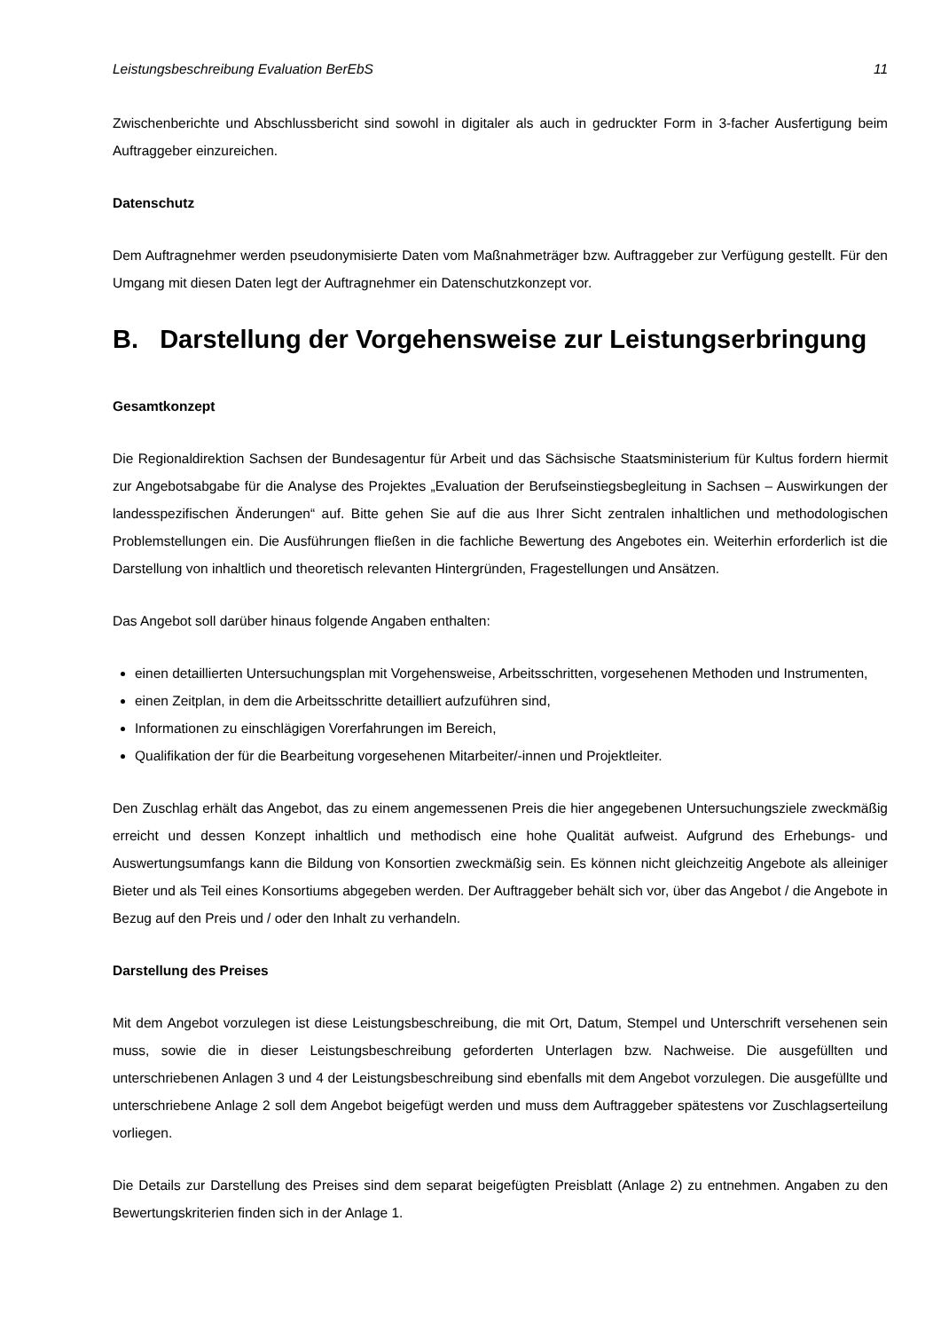Leistungsbeschreibung Evaluation BerEbS 11
Zwischenberichte und Abschlussbericht sind sowohl in digitaler als auch in gedruckter Form in 3-facher Ausfertigung beim Auftraggeber einzureichen.
Datenschutz
Dem Auftragnehmer werden pseudonymisierte Daten vom Maßnahmeträger bzw. Auftraggeber zur Verfügung gestellt. Für den Umgang mit diesen Daten legt der Auftragnehmer ein Datenschutzkonzept vor.
B. Darstellung der Vorgehensweise zur Leistungserbringung
Gesamtkonzept
Die Regionaldirektion Sachsen der Bundesagentur für Arbeit und das Sächsische Staatsministerium für Kultus fordern hiermit zur Angebotsabgabe für die Analyse des Projektes „Evaluation der Berufseinstiegsbegleitung in Sachsen – Auswirkungen der landesspezifischen Änderungen“ auf. Bitte gehen Sie auf die aus Ihrer Sicht zentralen inhaltlichen und methodologischen Problemstellungen ein. Die Ausführungen fließen in die fachliche Bewertung des Angebotes ein. Weiterhin erforderlich ist die Darstellung von inhaltlich und theoretisch relevanten Hintergründen, Fragestellungen und Ansätzen.
Das Angebot soll darüber hinaus folgende Angaben enthalten:
einen detaillierten Untersuchungsplan mit Vorgehensweise, Arbeitsschritten, vorgesehenen Methoden und Instrumenten,
einen Zeitplan, in dem die Arbeitsschritte detailliert aufzuführen sind,
Informationen zu einschlägigen Vorerfahrungen im Bereich,
Qualifikation der für die Bearbeitung vorgesehenen Mitarbeiter/-innen und Projektleiter.
Den Zuschlag erhält das Angebot, das zu einem angemessenen Preis die hier angegebenen Untersuchungsziele zweckmäßig erreicht und dessen Konzept inhaltlich und methodisch eine hohe Qualität aufweist. Aufgrund des Erhebungs- und Auswertungsumfangs kann die Bildung von Konsortien zweckmäßig sein. Es können nicht gleichzeitig Angebote als alleiniger Bieter und als Teil eines Konsortiums abgegeben werden. Der Auftraggeber behält sich vor, über das Angebot / die Angebote in Bezug auf den Preis und / oder den Inhalt zu verhandeln.
Darstellung des Preises
Mit dem Angebot vorzulegen ist diese Leistungsbeschreibung, die mit Ort, Datum, Stempel und Unterschrift versehenen sein muss, sowie die in dieser Leistungsbeschreibung geforderten Unterlagen bzw. Nachweise. Die ausgefüllten und unterschriebenen Anlagen 3 und 4 der Leistungsbeschreibung sind ebenfalls mit dem Angebot vorzulegen. Die ausgefüllte und unterschriebene Anlage 2 soll dem Angebot beigefügt werden und muss dem Auftraggeber spätestens vor Zuschlagserteilung vorliegen.
Die Details zur Darstellung des Preises sind dem separat beigefügten Preisblatt (Anlage 2) zu entnehmen. Angaben zu den Bewertungskriterien finden sich in der Anlage 1.